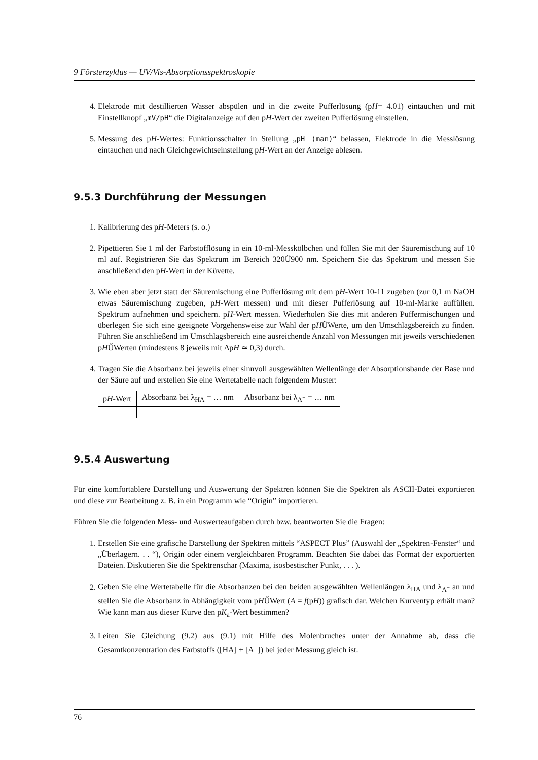9 Försterzyklus — UV/Vis-Absorptionsspektroskopie
4. Elektrode mit destillierten Wasser abspülen und in die zweite Pufferlösung (pH= 4.01) eintauchen und mit Einstellknopf „mV/pH“ die Digitalanzeige auf den pH-Wert der zweiten Pufferlösung einstellen.
5. Messung des pH-Wertes: Funktionsschalter in Stellung „pH (man)“ belassen, Elektrode in die Messlösung eintauchen und nach Gleichgewichtseinstellung pH-Wert an der Anzeige ablesen.
9.5.3 Durchführung der Messungen
1. Kalibrierung des pH-Meters (s. o.)
2. Pipettieren Sie 1 ml der Farbstofflösung in ein 10-ml-Messkölbchen und füllen Sie mit der Säuremischung auf 10 ml auf. Registrieren Sie das Spektrum im Bereich 320Ű900 nm. Speichern Sie das Spektrum und messen Sie anschließend den pH-Wert in der Küvette.
3. Wie eben aber jetzt statt der Säuremischung eine Pufferlösung mit dem pH-Wert 10-11 zugeben (zur 0,1 m NaOH etwas Säuremischung zugeben, pH-Wert messen) und mit dieser Pufferlösung auf 10-ml-Marke auffüllen. Spektrum aufnehmen und speichern. pH-Wert messen. Wiederholen Sie dies mit anderen Puffermischungen und überlegen Sie sich eine geeignete Vorgehensweise zur Wahl der pHŰWerte, um den Umschlagsbereich zu finden. Führen Sie anschließend im Umschlagsbereich eine ausreichende Anzahl von Messungen mit jeweils verschiedenen pHŰWerten (mindestens 8 jeweils mit ΔpH ≃ 0,3) durch.
4. Tragen Sie die Absorbanz bei jeweils einer sinnvoll ausgewählten Wellenlänge der Absorptionsbande der Base und der Säure auf und erstellen Sie eine Wertetabelle nach folgendem Muster:
| p H -Wert | Absorbanz bei λ<sub>HA</sub> = … nm | Absorbanz bei λ<sub>A<sup>−</sup></sub> = … nm |
| --- | --- | --- |
9.5.4 Auswertung
Für eine komfortablere Darstellung und Auswertung der Spektren können Sie die Spektren als ASCII-Datei exportieren und diese zur Bearbeitung z. B. in ein Programm wie “Origin” importieren.
Führen Sie die folgenden Mess- und Auswerteaufgaben durch bzw. beantworten Sie die Fragen:
1. Erstellen Sie eine grafische Darstellung der Spektren mittels “ASPECT Plus” (Auswahl der „Spektren-Fenster“ und „Überlagern. . . “), Origin oder einem vergleichbaren Programm. Beachten Sie dabei das Format der exportierten Dateien. Diskutieren Sie die Spektrenschar (Maxima, isosbestischer Punkt, . . . ).
2. Geben Sie eine Wertetabelle für die Absorbanzen bei den beiden ausgewählten Wellenlängen λ<sub>HA</sub> und λ<sub>A<sup>−</sup></sub> an und stellen Sie die Absorbanz in Abhängigkeit vom pHŰWert (A = f(pH)) grafisch dar. Welchen Kurventyp erhält man? Wie kann man aus dieser Kurve den pK<sub>a</sub>-Wert bestimmen?
3. Leiten Sie Gleichung (9.2) aus (9.1) mit Hilfe des Molenbruches unter der Annahme ab, dass die Gesamtkonzentration des Farbstoffs ([HA] + [A<sup>−</sup>]) bei jeder Messung gleich ist.
76